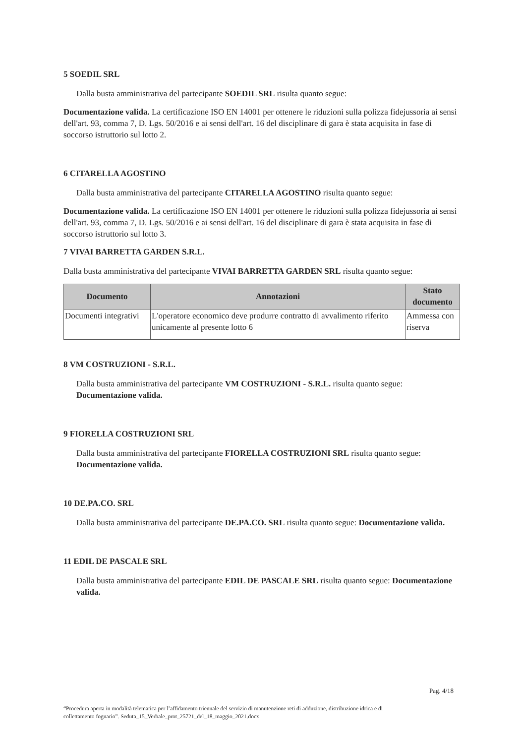5 SOEDIL SRL
Dalla busta amministrativa del partecipante SOEDIL SRL risulta quanto segue:
Documentazione valida. La certificazione ISO EN 14001 per ottenere le riduzioni sulla polizza fidejussoria ai sensi dell'art. 93, comma 7, D. Lgs. 50/2016 e ai sensi dell'art. 16 del disciplinare di gara è stata acquisita in fase di soccorso istruttorio sul lotto 2.
6 CITARELLA AGOSTINO
Dalla busta amministrativa del partecipante CITARELLA AGOSTINO risulta quanto segue:
Documentazione valida. La certificazione ISO EN 14001 per ottenere le riduzioni sulla polizza fidejussoria ai sensi dell'art. 93, comma 7, D. Lgs. 50/2016 e ai sensi dell'art. 16 del disciplinare di gara è stata acquisita in fase di soccorso istruttorio sul lotto 3.
7 VIVAI BARRETTA GARDEN S.R.L.
Dalla busta amministrativa del partecipante VIVAI BARRETTA GARDEN SRL risulta quanto segue:
| Documento | Annotazioni | Stato documento |
| --- | --- | --- |
| Documenti integrativi | L'operatore economico deve produrre contratto di avvalimento riferito unicamente al presente lotto 6 | Ammessa con riserva |
8 VM COSTRUZIONI - S.R.L.
Dalla busta amministrativa del partecipante VM COSTRUZIONI - S.R.L. risulta quanto segue: Documentazione valida.
9 FIORELLA COSTRUZIONI SRL
Dalla busta amministrativa del partecipante FIORELLA COSTRUZIONI SRL risulta quanto segue: Documentazione valida.
10 DE.PA.CO. SRL
Dalla busta amministrativa del partecipante DE.PA.CO. SRL risulta quanto segue: Documentazione valida.
11 EDIL DE PASCALE SRL
Dalla busta amministrativa del partecipante EDIL DE PASCALE SRL risulta quanto segue: Documentazione valida.
Pag. 4/18
“Procedura aperta in modalità telematica per l’affidamento triennale del servizio di manutenzione reti di adduzione, distribuzione idrica e di collettamento fognario”. Seduta_15_Verbale_prot_25721_del_18_maggio_2021.docx